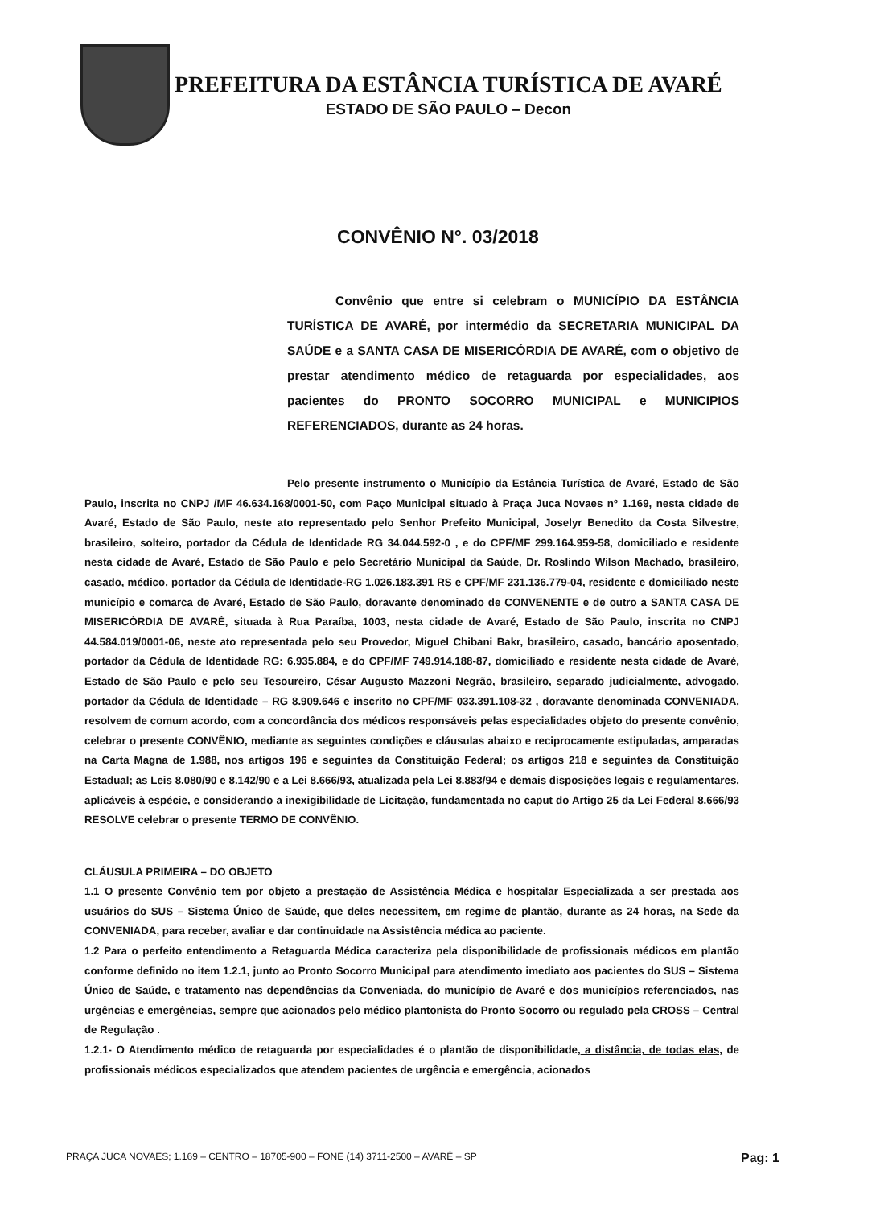PREFEITURA DA ESTÂNCIA TURÍSTICA DE AVARÉ
ESTADO DE SÃO PAULO – Decon
CONVÊNIO N°. 03/2018
Convênio que entre si celebram o MUNICÍPIO DA ESTÂNCIA TURÍSTICA DE AVARÉ, por intermédio da SECRETARIA MUNICIPAL DA SAÚDE e a SANTA CASA DE MISERICÓRDIA DE AVARÉ, com o objetivo de prestar atendimento médico de retaguarda por especialidades, aos pacientes do PRONTO SOCORRO MUNICIPAL e MUNICIPIOS REFERENCIADOS, durante as 24 horas.
Pelo presente instrumento o Município da Estância Turística de Avaré, Estado de São Paulo, inscrita no CNPJ /MF 46.634.168/0001-50, com Paço Municipal situado à Praça Juca Novaes nº 1.169, nesta cidade de Avaré, Estado de São Paulo, neste ato representado pelo Senhor Prefeito Municipal, Joselyr Benedito da Costa Silvestre, brasileiro, solteiro, portador da Cédula de Identidade RG 34.044.592-0 , e do CPF/MF 299.164.959-58, domiciliado e residente nesta cidade de Avaré, Estado de São Paulo e pelo Secretário Municipal da Saúde, Dr. Roslindo Wilson Machado, brasileiro, casado, médico, portador da Cédula de Identidade-RG 1.026.183.391 RS e CPF/MF 231.136.779-04, residente e domiciliado neste município e comarca de Avaré, Estado de São Paulo, doravante denominado de CONVENENTE e de outro a SANTA CASA DE MISERICÓRDIA DE AVARÉ, situada à Rua Paraíba, 1003, nesta cidade de Avaré, Estado de São Paulo, inscrita no CNPJ 44.584.019/0001-06, neste ato representada pelo seu Provedor, Miguel Chibani Bakr, brasileiro, casado, bancário aposentado, portador da Cédula de Identidade RG: 6.935.884, e do CPF/MF 749.914.188-87, domiciliado e residente nesta cidade de Avaré, Estado de São Paulo e pelo seu Tesoureiro, César Augusto Mazzoni Negrão, brasileiro, separado judicialmente, advogado, portador da Cédula de Identidade – RG 8.909.646 e inscrito no CPF/MF 033.391.108-32 , doravante denominada CONVENIADA, resolvem de comum acordo, com a concordância dos médicos responsáveis pelas especialidades objeto do presente convênio, celebrar o presente CONVÊNIO, mediante as seguintes condições e cláusulas abaixo e reciprocamente estipuladas, amparadas na Carta Magna de 1.988, nos artigos 196 e seguintes da Constituição Federal; os artigos 218 e seguintes da Constituição Estadual; as Leis 8.080/90 e 8.142/90 e a Lei 8.666/93, atualizada pela Lei 8.883/94 e demais disposições legais e regulamentares, aplicáveis à espécie, e considerando a inexigibilidade de Licitação, fundamentada no caput do Artigo 25 da Lei Federal 8.666/93 RESOLVE celebrar o presente TERMO DE CONVÊNIO.
CLÁUSULA PRIMEIRA – DO OBJETO
1.1 O presente Convênio tem por objeto a prestação de Assistência Médica e hospitalar Especializada a ser prestada aos usuários do SUS – Sistema Único de Saúde, que deles necessitem, em regime de plantão, durante as 24 horas, na Sede da CONVENIADA, para receber, avaliar e dar continuidade na Assistência médica ao paciente.
1.2 Para o perfeito entendimento a Retaguarda Médica caracteriza pela disponibilidade de profissionais médicos em plantão conforme definido no item 1.2.1, junto ao Pronto Socorro Municipal para atendimento imediato aos pacientes do SUS – Sistema Único de Saúde, e tratamento nas dependências da Conveniada, do município de Avaré e dos municípios referenciados, nas urgências e emergências, sempre que acionados pelo médico plantonista do Pronto Socorro ou regulado pela CROSS – Central de Regulação .
1.2.1- O Atendimento médico de retaguarda por especialidades é o plantão de disponibilidade, a distância, de todas elas, de profissionais médicos especializados que atendem pacientes de urgência e emergência, acionados
PRAÇA JUCA NOVAES; 1.169 – CENTRO – 18705-900 – FONE (14) 3711-2500 – AVARÉ – SP Pag: 1